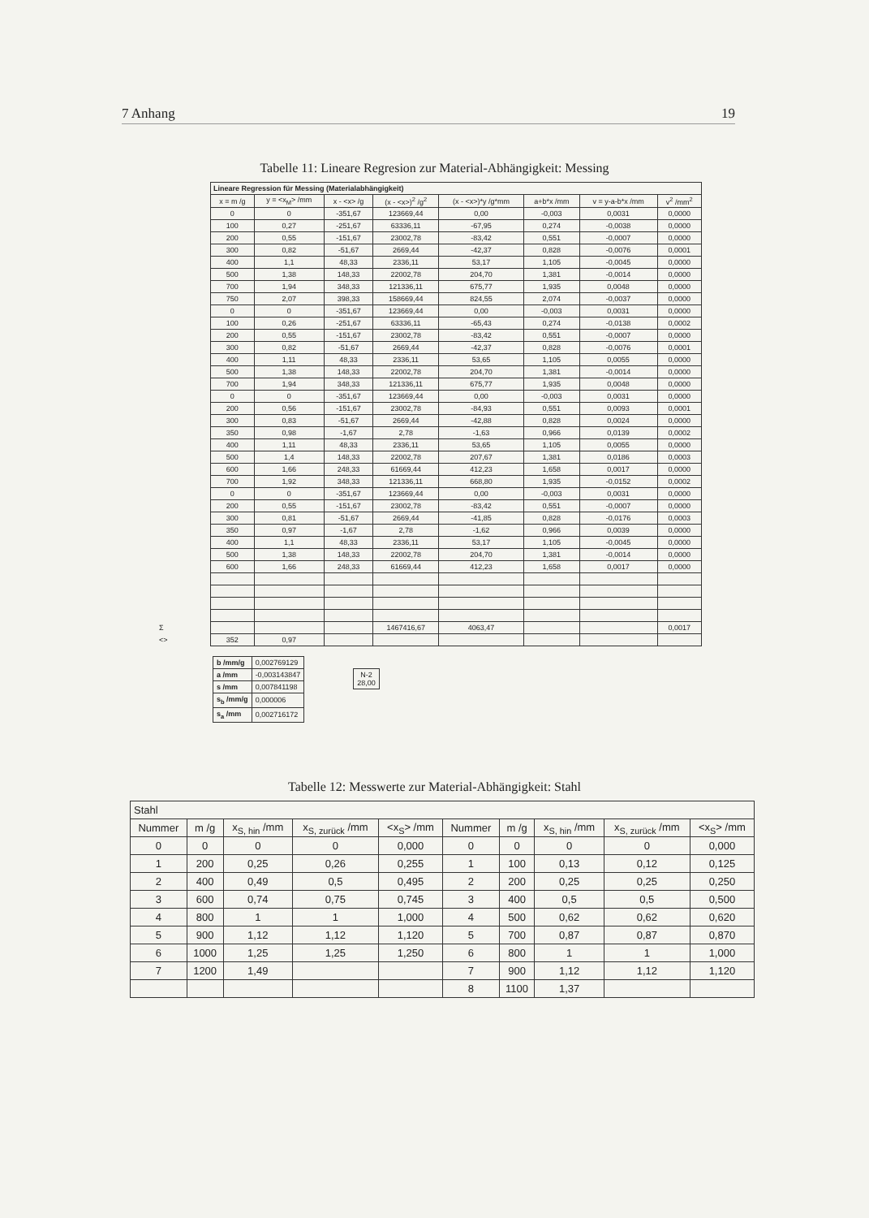7 Anhang 19
Tabelle 11: Lineare Regresion zur Material-Abhängigkeit: Messing
| | Lineare Regression für Messing (Materialabhängigkeit) | | | | | | | |
| | x = m /g | y = <x<sub>M</sub>> /mm | x - <x> /g | (x - <x>)<sup>2</sup> /g<sup>2</sup> | (x - <x>)*y /g*mm | a+b*x /mm | v = y-a-b*x /mm | v<sup>2</sup> /mm<sup>2</sup> |
| | 0 | 0 | -351,67 | 123669,44 | 0,00 | -0,003 | 0,0031 | 0,0000 |
| | 100 | 0,27 | -251,67 | 63336,11 | -67,95 | 0,274 | -0,0038 | 0,0000 |
| | 200 | 0,55 | -151,67 | 23002,78 | -83,42 | 0,551 | -0,0007 | 0,0000 |
| | 300 | 0,82 | -51,67 | 2669,44 | -42,37 | 0,828 | -0,0076 | 0,0001 |
| | 400 | 1,1 | 48,33 | 2336,11 | 53,17 | 1,105 | -0,0045 | 0,0000 |
| | 500 | 1,38 | 148,33 | 22002,78 | 204,70 | 1,381 | -0,0014 | 0,0000 |
| | 700 | 1,94 | 348,33 | 121336,11 | 675,77 | 1,935 | 0,0048 | 0,0000 |
| | 750 | 2,07 | 398,33 | 158669,44 | 824,55 | 2,074 | -0,0037 | 0,0000 |
| | 0 | 0 | -351,67 | 123669,44 | 0,00 | -0,003 | 0,0031 | 0,0000 |
| | 100 | 0,26 | -251,67 | 63336,11 | -65,43 | 0,274 | -0,0138 | 0,0002 |
| | 200 | 0,55 | -151,67 | 23002,78 | -83,42 | 0,551 | -0,0007 | 0,0000 |
| | 300 | 0,82 | -51,67 | 2669,44 | -42,37 | 0,828 | -0,0076 | 0,0001 |
| | 400 | 1,11 | 48,33 | 2336,11 | 53,65 | 1,105 | 0,0055 | 0,0000 |
| | 500 | 1,38 | 148,33 | 22002,78 | 204,70 | 1,381 | -0,0014 | 0,0000 |
| | 700 | 1,94 | 348,33 | 121336,11 | 675,77 | 1,935 | 0,0048 | 0,0000 |
| | 0 | 0 | -351,67 | 123669,44 | 0,00 | -0,003 | 0,0031 | 0,0000 |
| | 200 | 0,56 | -151,67 | 23002,78 | -84,93 | 0,551 | 0,0093 | 0,0001 |
| | 300 | 0,83 | -51,67 | 2669,44 | -42,88 | 0,828 | 0,0024 | 0,0000 |
| | 350 | 0,98 | -1,67 | 2,78 | -1,63 | 0,966 | 0,0139 | 0,0002 |
| | 400 | 1,11 | 48,33 | 2336,11 | 53,65 | 1,105 | 0,0055 | 0,0000 |
| | 500 | 1,4 | 148,33 | 22002,78 | 207,67 | 1,381 | 0,0186 | 0,0003 |
| | 600 | 1,66 | 248,33 | 61669,44 | 412,23 | 1,658 | 0,0017 | 0,0000 |
| | 700 | 1,92 | 348,33 | 121336,11 | 668,80 | 1,935 | -0,0152 | 0,0002 |
| | 0 | 0 | -351,67 | 123669,44 | 0,00 | -0,003 | 0,0031 | 0,0000 |
| | 200 | 0,55 | -151,67 | 23002,78 | -83,42 | 0,551 | -0,0007 | 0,0000 |
| | 300 | 0,81 | -51,67 | 2669,44 | -41,85 | 0,828 | -0,0176 | 0,0003 |
| | 350 | 0,97 | -1,67 | 2,78 | -1,62 | 0,966 | 0,0039 | 0,0000 |
| | 400 | 1,1 | 48,33 | 2336,11 | 53,17 | 1,105 | -0,0045 | 0,0000 |
| | 500 | 1,38 | 148,33 | 22002,78 | 204,70 | 1,381 | -0,0014 | 0,0000 |
| | 600 | 1,66 | 248,33 | 61669,44 | 412,23 | 1,658 | 0,0017 | 0,0000 |
| Σ | | | | 1467416,67 | 4063,47 | | | 0,0017 |
| <> | 352 | 0,97 | | | | | | |
| b /mm/g | 0,002769129 |
| a /mm | -0,003143847 |
| s /mm | 0,007841198 |
| s<sub>b</sub> /mm/g | 0,000006 |
| s<sub>a</sub> /mm | 0,002716172 |
| N-2 28,00 |
Tabelle 12: Messwerte zur Material-Abhängigkeit: Stahl
| Stahl | | | | | | | | | |
| --- | --- | --- | --- | --- | --- | --- | --- | --- | --- |
| Nummer | m /g | x<sub>S, hin</sub> /mm | x<sub>S, zurück</sub> /mm | <x<sub>S</sub>> /mm | Nummer | m /g | x<sub>S, hin</sub> /mm | x<sub>S, zurück</sub> /mm | <x<sub>S</sub>> /mm |
| 0 | 0 | 0 | 0 | 0,000 | 0 | 0 | 0 | 0 | 0,000 |
| 1 | 200 | 0,25 | 0,26 | 0,255 | 1 | 100 | 0,13 | 0,12 | 0,125 |
| 2 | 400 | 0,49 | 0,5 | 0,495 | 2 | 200 | 0,25 | 0,25 | 0,250 |
| 3 | 600 | 0,74 | 0,75 | 0,745 | 3 | 400 | 0,5 | 0,5 | 0,500 |
| 4 | 800 | 1 | 1 | 1,000 | 4 | 500 | 0,62 | 0,62 | 0,620 |
| 5 | 900 | 1,12 | 1,12 | 1,120 | 5 | 700 | 0,87 | 0,87 | 0,870 |
| 6 | 1000 | 1,25 | 1,25 | 1,250 | 6 | 800 | 1 | 1 | 1,000 |
| 7 | 1200 | 1,49 | | | 7 | 900 | 1,12 | 1,12 | 1,120 |
| | | | | | 8 | 1100 | 1,37 | | |